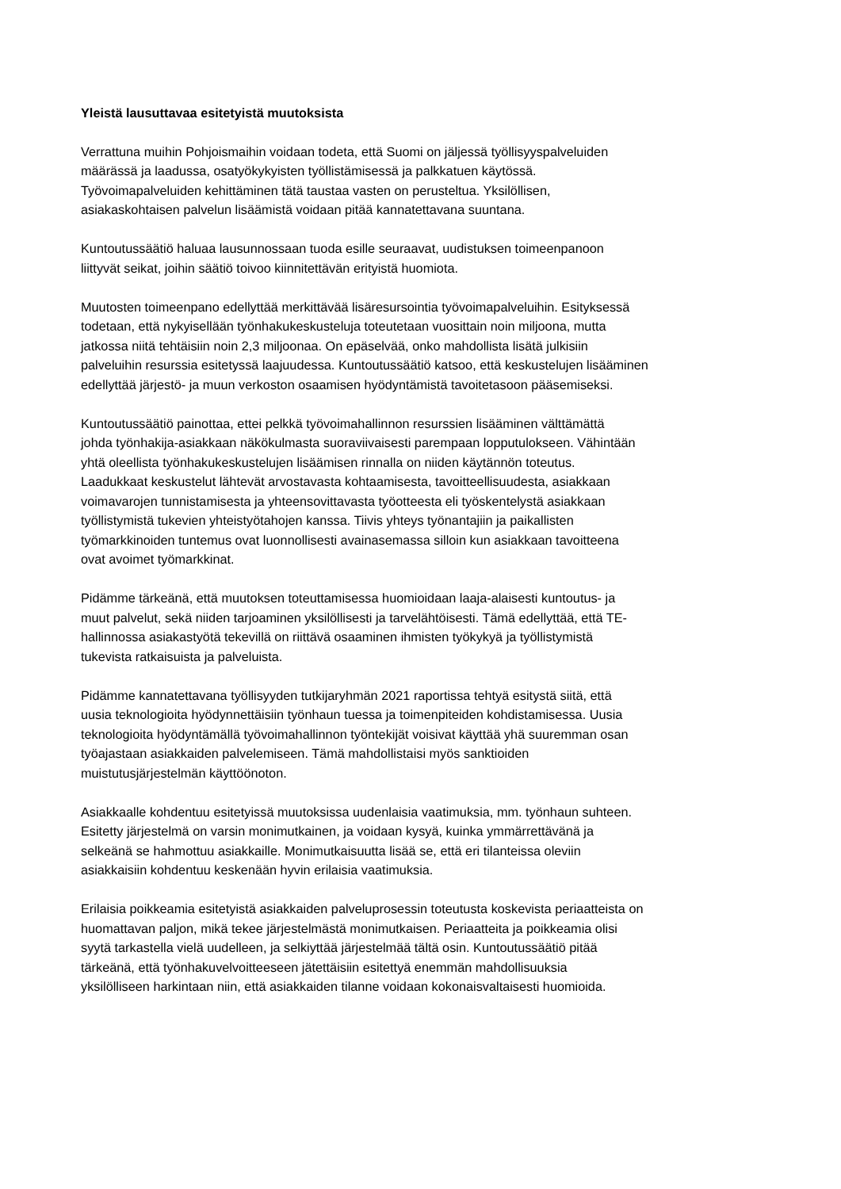Yleistä lausuttavaa esitetyistä muutoksista
Verrattuna muihin Pohjoismaihin voidaan todeta, että Suomi on jäljessä työllisyyspalveluiden
määrässä ja laadussa, osatyökykyisten työllistämisessä ja palkkatuen käytössä.
Työvoimapalveluiden kehittäminen tätä taustaa vasten on perusteltua. Yksilöllisen,
asiakaskohtaisen palvelun lisäämistä voidaan pitää kannatettavana suuntana.
Kuntoutussäätiö haluaa lausunnossaan tuoda esille seuraavat, uudistuksen toimeenpanoon
liittyvät seikat, joihin säätiö toivoo kiinnitettävän erityistä huomiota.
Muutosten toimeenpano edellyttää merkittävää lisäresursointia työvoimapalveluihin. Esityksessä
todetaan, että nykyisellään työnhakukeskusteluja toteutetaan vuosittain noin miljoona, mutta
jatkossa niitä tehtäisiin noin 2,3 miljoonaa. On epäselvää, onko mahdollista lisätä julkisiin
palveluihin resurssia esitetyssä laajuudessa. Kuntoutussäätiö katsoo, että keskustelujen lisääminen
edellyttää järjestö- ja muun verkoston osaamisen hyödyntämistä tavoitetasoon pääsemiseksi.
Kuntoutussäätiö painottaa, ettei pelkkä työvoimahallinnon resurssien lisääminen välttämättä
johda työnhakija-asiakkaan näkökulmasta suoraviivaisesti parempaan lopputulokseen. Vähintään
yhtä oleellista työnhakukeskustelujen lisäämisen rinnalla on niiden käytännön toteutus.
Laadukkaat keskustelut lähtevät arvostavasta kohtaamisesta, tavoitteellisuudesta, asiakkaan
voimavarojen tunnistamisesta ja yhteensovittavasta työotteesta eli työskentelystä asiakkaan
työllistymistä tukevien yhteistyötahojen kanssa. Tiivis yhteys työnantajiin ja paikallisten
työmarkkinoiden tuntemus ovat luonnollisesti avainasemassa silloin kun asiakkaan tavoitteena
ovat avoimet työmarkkinat.
Pidämme tärkeänä, että muutoksen toteuttamisessa huomioidaan laaja-alaisesti kuntoutus- ja
muut palvelut, sekä niiden tarjoaminen yksilöllisesti ja tarvelähtöisesti. Tämä edellyttää, että TE-
hallinnossa asiakastyötä tekevillä on riittävä osaaminen ihmisten työkykyä ja työllistymistä
tukevista ratkaisuista ja palveluista.
Pidämme kannatettavana työllisyyden tutkijaryhmän 2021 raportissa tehtyä esitystä siitä, että
uusia teknologioita hyödynnettäisiin työnhaun tuessa ja toimenpiteiden kohdistamisessa. Uusia
teknologioita hyödyntämällä työvoimahallinnon työntekijät voisivat käyttää yhä suuremman osan
työajastaan asiakkaiden palvelemiseen. Tämä mahdollistaisi myös sanktioiden
muistutusjärjestelmän käyttöönoton.
Asiakkaalle kohdentuu esitetyissä muutoksissa uudenlaisia vaatimuksia, mm. työnhaun suhteen.
Esitetty järjestelmä on varsin monimutkainen, ja voidaan kysyä, kuinka ymmärrettävänä ja
selkeänä se hahmottuu asiakkaille. Monimutkaisuutta lisää se, että eri tilanteissa oleviin
asiakkaisiin kohdentuu keskenään hyvin erilaisia vaatimuksia.
Erilaisia poikkeamia esitetyistä asiakkaiden palveluprosessin toteutusta koskevista periaatteista on
huomattavan paljon, mikä tekee järjestelmästä monimutkaisen. Periaatteita ja poikkeamia olisi
syytä tarkastella vielä uudelleen, ja selkiyttää järjestelmää tältä osin. Kuntoutussäätiö pitää
tärkeänä, että työnhakuvelvoitteeseen jätettäisiin esitettyä enemmän mahdollisuuksia
yksilölliseen harkintaan niin, että asiakkaiden tilanne voidaan kokonaisvaltaisesti huomioida.